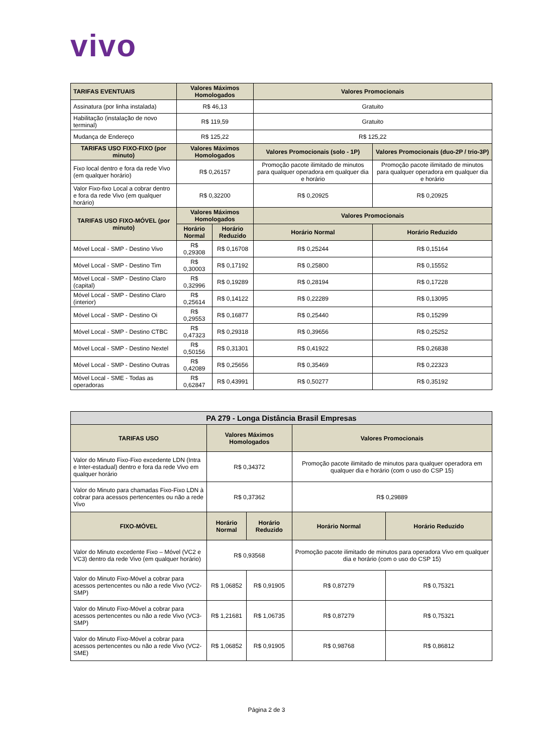vivo
| TARIFAS EVENTUAIS | Valores Máximos Homologados | | Valores Promocionais | |
| --- | --- | --- | --- | --- |
| Assinatura (por linha instalada) | R$ 46,13 | | Gratuito | |
| Habilitação (instalação de novo terminal) | R$ 119,59 | | Gratuito | |
| Mudança de Endereço | R$ 125,22 | | R$ 125,22 | |
| TARIFAS USO FIXO-FIXO (por minuto) | Valores Máximos Homologados | | Valores Promocionais (solo - 1P) | Valores Promocionais (duo-2P / trio-3P) |
| Fixo local dentro e fora da rede Vivo (em qualquer horário) | R$ 0,26157 | | Promoção pacote ilimitado de minutos para qualquer operadora em qualquer dia e horário | Promoção pacote ilimitado de minutos para qualquer operadora em qualquer dia e horário |
| Valor Fixo-fixo Local a cobrar dentro e fora da rede Vivo (em qualquer horário) | R$ 0,32200 | | R$ 0,20925 | R$ 0,20925 |
| TARIFAS USO FIXO-MÓVEL (por minuto) | Valores Máximos Homologados | | Valores Promocionais | |
| | Horário Normal | Horário Reduzido | Horário Normal | Horário Reduzido |
| Móvel Local - SMP - Destino Vivo | R$ 0,29308 | R$ 0,16708 | R$ 0,25244 | R$ 0,15164 |
| Móvel Local - SMP - Destino Tim | R$ 0,30003 | R$ 0,17192 | R$ 0,25800 | R$ 0,15552 |
| Móvel Local - SMP - Destino Claro (capital) | R$ 0,32996 | R$ 0,19289 | R$ 0,28194 | R$ 0,17228 |
| Móvel Local - SMP - Destino Claro (interior) | R$ 0,25614 | R$ 0,14122 | R$ 0,22289 | R$ 0,13095 |
| Móvel Local - SMP - Destino Oi | R$ 0,29553 | R$ 0,16877 | R$ 0,25440 | R$ 0,15299 |
| Móvel Local - SMP - Destino CTBC | R$ 0,47323 | R$ 0,29318 | R$ 0,39656 | R$ 0,25252 |
| Móvel Local - SMP - Destino Nextel | R$ 0,50156 | R$ 0,31301 | R$ 0,41922 | R$ 0,26838 |
| Móvel Local - SMP - Destino Outras | R$ 0,42089 | R$ 0,25656 | R$ 0,35469 | R$ 0,22323 |
| Móvel Local - SME - Todas as operadoras | R$ 0,62847 | R$ 0,43991 | R$ 0,50277 | R$ 0,35192 |
| PA 279 - Longa Distância Brasil Empresas | | | | |
| --- | --- | --- | --- | --- |
| TARIFAS USO | Valores Máximos Homologados | | Valores Promocionais | |
| Valor do Minuto Fixo-Fixo excedente LDN (Intra e Inter-estadual) dentro e fora da rede Vivo em qualquer horário | R$ 0,34372 | | Promoção pacote ilimitado de minutos para qualquer operadora em qualquer dia e horário (com o uso do CSP 15) | |
| Valor do Minuto para chamadas Fixo-Fixo LDN à cobrar para acessos pertencentes ou não a rede Vivo | R$ 0,37362 | | R$ 0,29889 | |
| FIXO-MÓVEL | Horário Normal | Horário Reduzido | Horário Normal | Horário Reduzido |
| Valor do Minuto excedente Fixo – Móvel (VC2 e VC3) dentro da rede Vivo (em qualquer horário) | R$ 0,93568 | | Promoção pacote ilimitado de minutos para operadora Vivo em qualquer dia e horário (com o uso do CSP 15) | |
| Valor do Minuto Fixo-Móvel a cobrar para acessos pertencentes ou não a rede Vivo (VC2- SMP) | R$ 1,06852 | R$ 0,91905 | R$ 0,87279 | R$ 0,75321 |
| Valor do Minuto Fixo-Móvel a cobrar para acessos pertencentes ou não a rede Vivo (VC3- SMP) | R$ 1,21681 | R$ 1,06735 | R$ 0,87279 | R$ 0,75321 |
| Valor do Minuto Fixo-Móvel a cobrar para acessos pertencentes ou não a rede Vivo (VC2- SME) | R$ 1,06852 | R$ 0,91905 | R$ 0,98768 | R$ 0,86812 |
Página 2 de 3